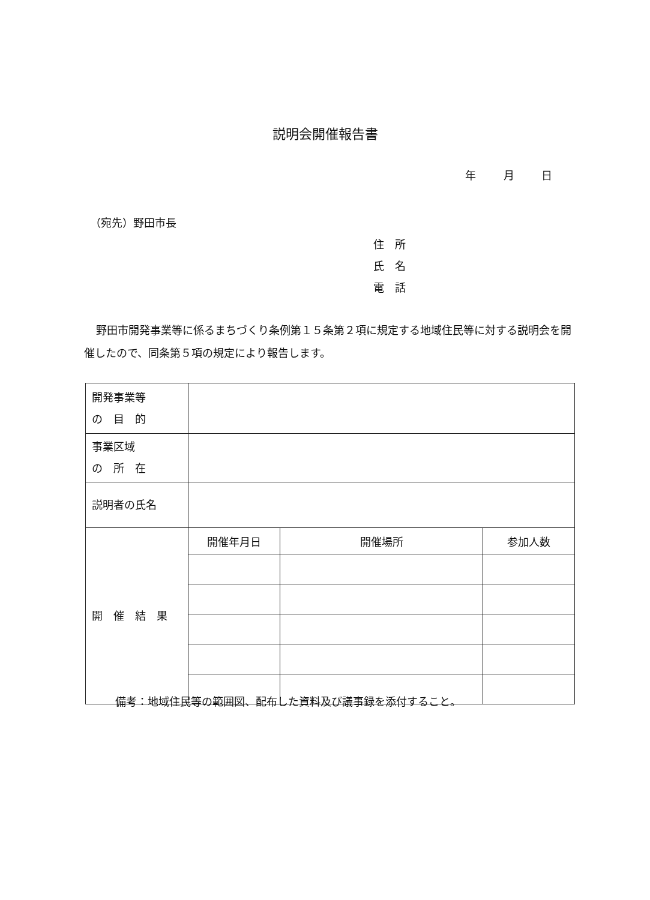説明会開催報告書
年 月 日
（宛先）野田市長
住　所
氏　名
電　話
野田市開発事業等に係るまちづくり条例第１５条第２項に規定する地域住民等に対する説明会を開催したので、同条第５項の規定により報告します。
| 開発事業等 の 目 的 | | | |
| 事業区域 の 所 在 | | | |
| 説明者の氏名 | | | |
| 開 催 結 果 | 開催年月日 | 開催場所 | 参加人数 |
備考：地域住民等の範囲図、配布した資料及び議事録を添付すること。